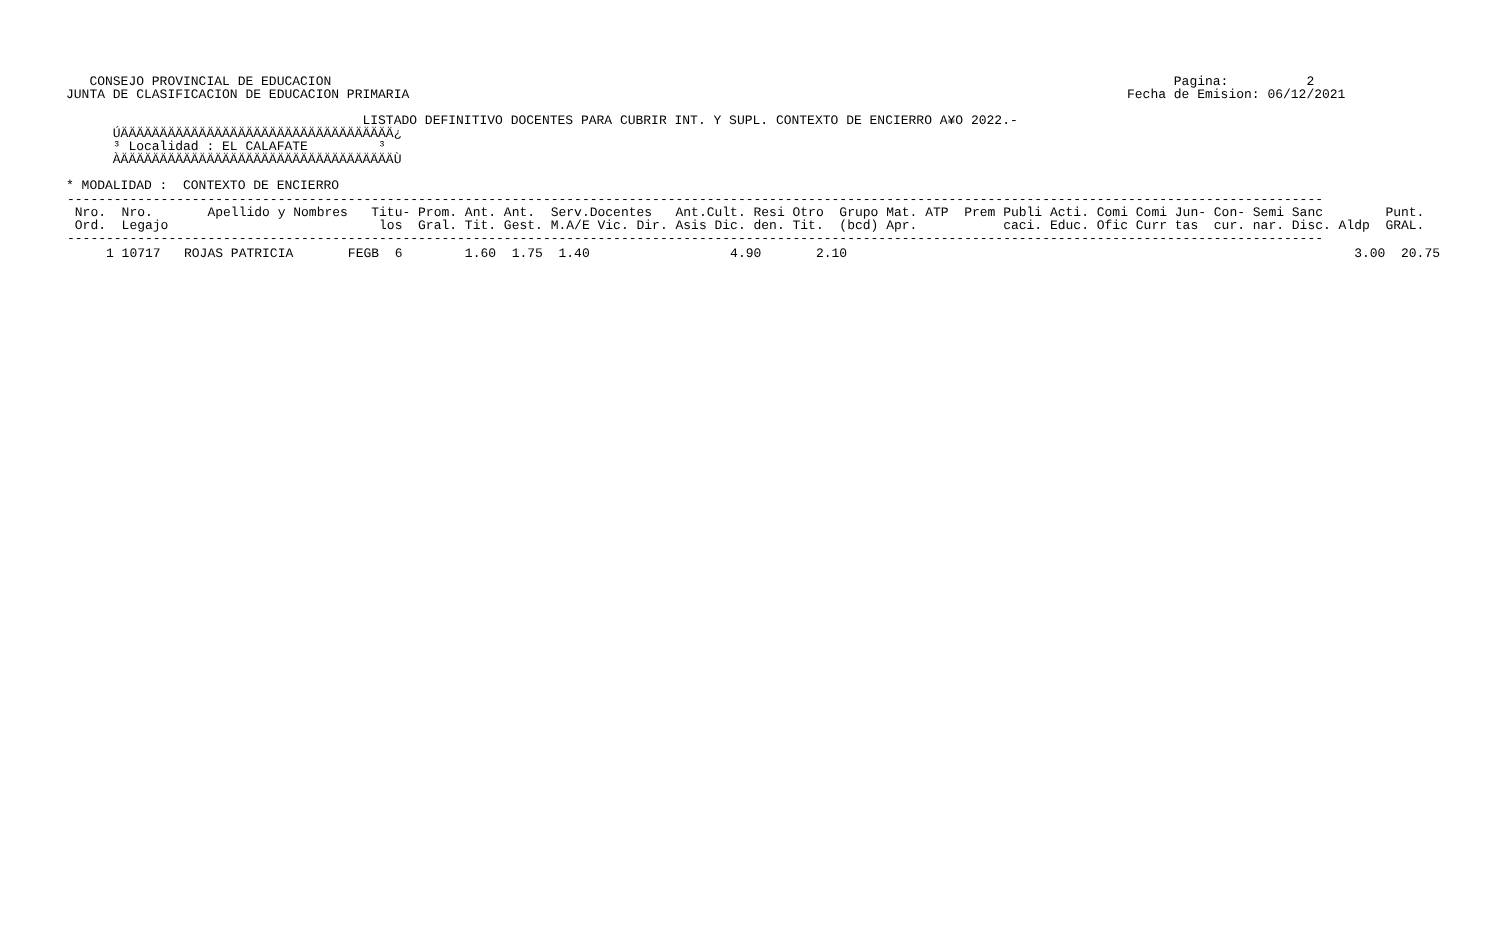CONSEJO PROVINCIAL DE EDUCACION                                                                                                            Pagina:          2
JUNTA DE CLASIFICACION DE EDUCACION PRIMARIA                                                                                            Fecha de Emision: 06/12/2021

                                      LISTADO DEFINITIVO DOCENTES PARA CUBRIR INT. Y SUPL. CONTEXTO DE ENCIERRO A¥O 2022.-
      ÚÄÄÄÄÄÄÄÄÄÄÄÄÄÄÄÄÄÄÄÄÄÄÄÄÄÄÄÄÄÄÄÄÄÄÄ¿
      ³ Localidad : EL CALAFATE         ³
      ÀÄÄÄÄÄÄÄÄÄÄÄÄÄÄÄÄÄÄÄÄÄÄÄÄÄÄÄÄÄÄÄÄÄÄÄÙ

* MODALIDAD :  CONTEXTO DE ENCIERRO
| ----------------------------------------------------------------------------------------------------------------------------------------------------------------- Nro. Nro. Apellido y Nombres Titu- Prom. Ant. Ant. Serv.Docentes Ant.Cult. Resi Otro Grupo Mat. ATP Prem Publi Acti. Comi Comi Jun- Con- Semi Sanc Punt. Ord. Legajo los Gral. Tit. Gest. M.A/E Vic. Dir. Asis Dic. den. Tit. (bcd) Apr. caci. Educ. Ofic Curr tas cur. nar. Disc. Aldp GRAL. ----------------------------------------------------------------------------------------------------------------------------------------------------------------- |
| --- |
| 1 10717 ROJAS PATRICIA FEGB 6 1.60 1.75 1.40 4.90 2.10 3.00 20.75 |